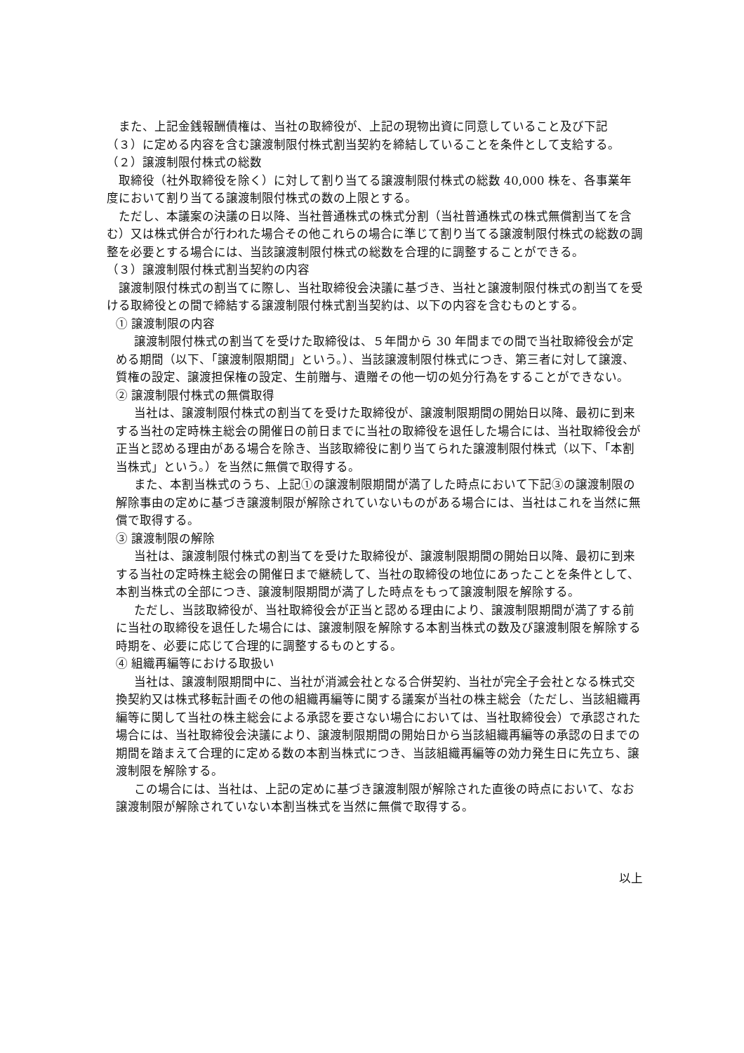また、上記金銭報酬債権は、当社の取締役が、上記の現物出資に同意していること及び下記（３）に定める内容を含む譲渡制限付株式割当契約を締結していることを条件として支給する。
（２）譲渡制限付株式の総数
取締役（社外取締役を除く）に対して割り当てる譲渡制限付株式の総数 40,000 株を、各事業年度において割り当てる譲渡制限付株式の数の上限とする。
ただし、本議案の決議の日以降、当社普通株式の株式分割（当社普通株式の株式無償割当てを含む）又は株式併合が行われた場合その他これらの場合に準じて割り当てる譲渡制限付株式の総数の調整を必要とする場合には、当該譲渡制限付株式の総数を合理的に調整することができる。
（３）譲渡制限付株式割当契約の内容
譲渡制限付株式の割当てに際し、当社取締役会決議に基づき、当社と譲渡制限付株式の割当てを受ける取締役との間で締結する譲渡制限付株式割当契約は、以下の内容を含むものとする。
① 譲渡制限の内容
譲渡制限付株式の割当てを受けた取締役は、５年間から 30 年間までの間で当社取締役会が定める期間（以下、「譲渡制限期間」という。）、当該譲渡制限付株式につき、第三者に対して譲渡、質権の設定、譲渡担保権の設定、生前贈与、遺贈その他一切の処分行為をすることができない。
② 譲渡制限付株式の無償取得
当社は、譲渡制限付株式の割当てを受けた取締役が、譲渡制限期間の開始日以降、最初に到来する当社の定時株主総会の開催日の前日までに当社の取締役を退任した場合には、当社取締役会が正当と認める理由がある場合を除き、当該取締役に割り当てられた譲渡制限付株式（以下、「本割当株式」という。）を当然に無償で取得する。
また、本割当株式のうち、上記①の譲渡制限期間が満了した時点において下記③の譲渡制限の解除事由の定めに基づき譲渡制限が解除されていないものがある場合には、当社はこれを当然に無償で取得する。
③ 譲渡制限の解除
当社は、譲渡制限付株式の割当てを受けた取締役が、譲渡制限期間の開始日以降、最初に到来する当社の定時株主総会の開催日まで継続して、当社の取締役の地位にあったことを条件として、本割当株式の全部につき、譲渡制限期間が満了した時点をもって譲渡制限を解除する。
ただし、当該取締役が、当社取締役会が正当と認める理由により、譲渡制限期間が満了する前に当社の取締役を退任した場合には、譲渡制限を解除する本割当株式の数及び譲渡制限を解除する時期を、必要に応じて合理的に調整するものとする。
④ 組織再編等における取扱い
当社は、譲渡制限期間中に、当社が消滅会社となる合併契約、当社が完全子会社となる株式交換契約又は株式移転計画その他の組織再編等に関する議案が当社の株主総会（ただし、当該組織再編等に関して当社の株主総会による承認を要さない場合においては、当社取締役会）で承認された場合には、当社取締役会決議により、譲渡制限期間の開始日から当該組織再編等の承認の日までの期間を踏まえて合理的に定める数の本割当株式につき、当該組織再編等の効力発生日に先立ち、譲渡制限を解除する。
この場合には、当社は、上記の定めに基づき譲渡制限が解除された直後の時点において、なお譲渡制限が解除されていない本割当株式を当然に無償で取得する。
以上